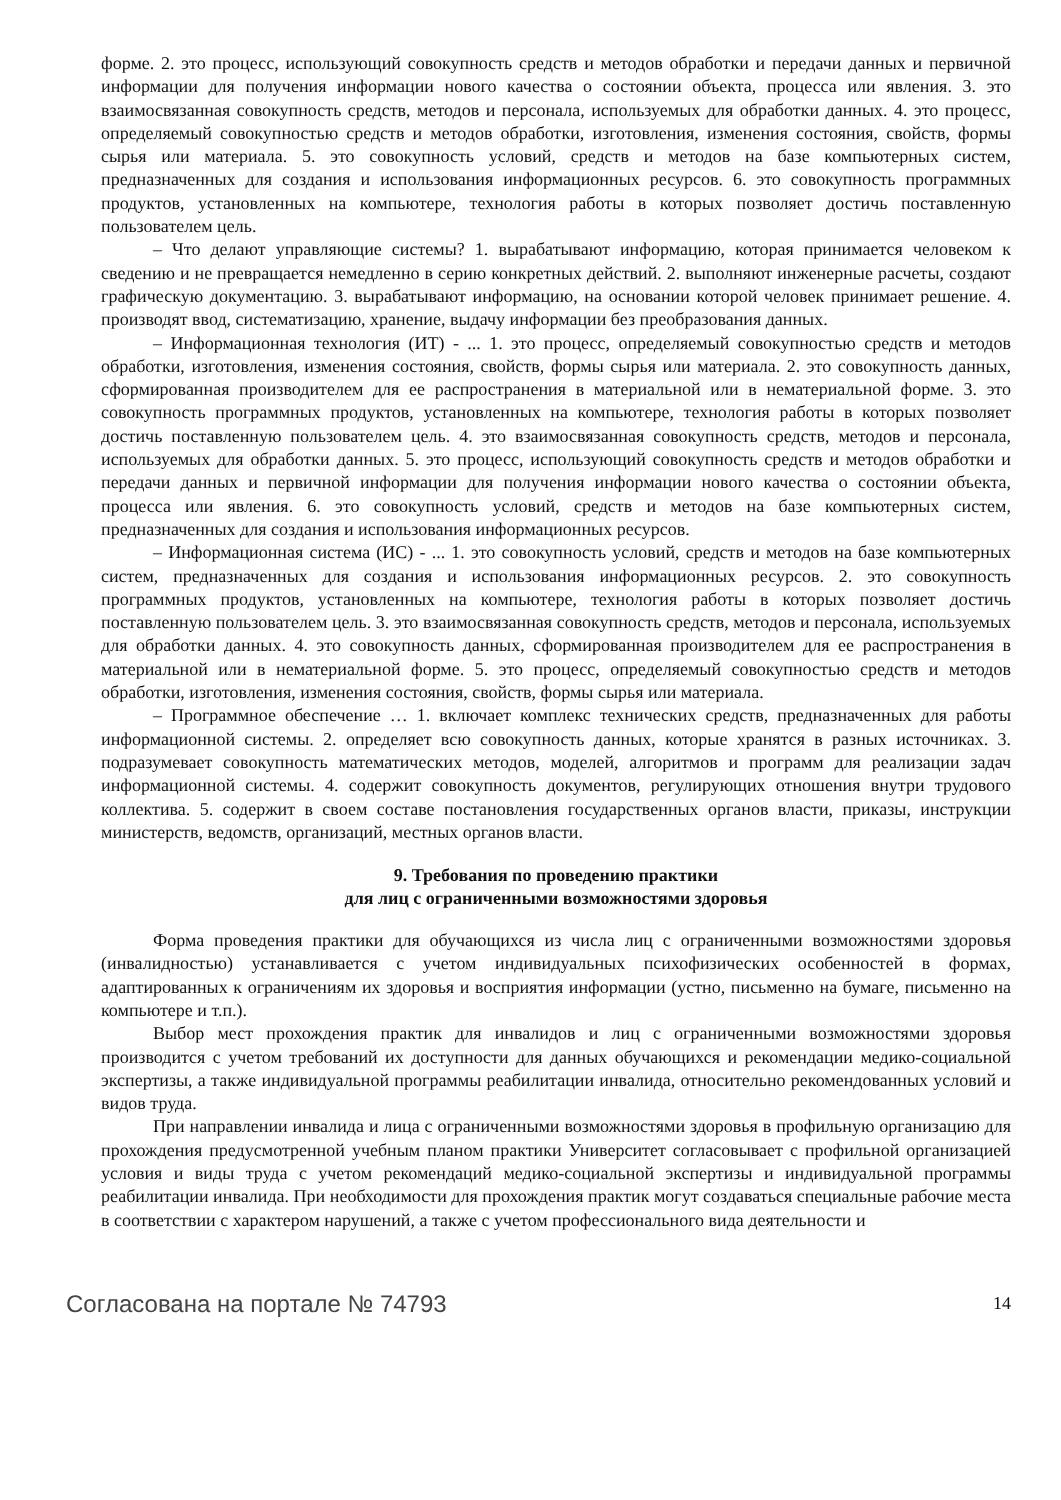форме. 2. это процесс, использующий совокупность средств и методов обработки и передачи данных и первичной информации для получения информации нового качества о состоянии объекта, процесса или явления. 3. это взаимосвязанная совокупность средств, методов и персонала, используемых для обработки данных. 4. это процесс, определяемый совокупностью средств и методов обработки, изготовления, изменения состояния, свойств, формы сырья или материала. 5. это совокупность условий, средств и методов на базе компьютерных систем, предназначенных для создания и использования информационных ресурсов. 6. это совокупность программных продуктов, установленных на компьютере, технология работы в которых позволяет достичь поставленную пользователем цель.
– Что делают управляющие системы? 1. вырабатывают информацию, которая принимается человеком к сведению и не превращается немедленно в серию конкретных действий. 2. выполняют инженерные расчеты, создают графическую документацию. 3. вырабатывают информацию, на основании которой человек принимает решение. 4. производят ввод, систематизацию, хранение, выдачу информации без преобразования данных.
– Информационная технология (ИТ) - ... 1. это процесс, определяемый совокупностью средств и методов обработки, изготовления, изменения состояния, свойств, формы сырья или материала. 2. это совокупность данных, сформированная производителем для ее распространения в материальной или в нематериальной форме. 3. это совокупность программных продуктов, установленных на компьютере, технология работы в которых позволяет достичь поставленную пользователем цель. 4. это взаимосвязанная совокупность средств, методов и персонала, используемых для обработки данных. 5. это процесс, использующий совокупность средств и методов обработки и передачи данных и первичной информации для получения информации нового качества о состоянии объекта, процесса или явления. 6. это совокупность условий, средств и методов на базе компьютерных систем, предназначенных для создания и использования информационных ресурсов.
– Информационная система (ИС) - ... 1. это совокупность условий, средств и методов на базе компьютерных систем, предназначенных для создания и использования информационных ресурсов. 2. это совокупность программных продуктов, установленных на компьютере, технология работы в которых позволяет достичь поставленную пользователем цель. 3. это взаимосвязанная совокупность средств, методов и персонала, используемых для обработки данных. 4. это совокупность данных, сформированная производителем для ее распространения в материальной или в нематериальной форме. 5. это процесс, определяемый совокупностью средств и методов обработки, изготовления, изменения состояния, свойств, формы сырья или материала.
– Программное обеспечение … 1. включает комплекс технических средств, предназначенных для работы информационной системы. 2. определяет всю совокупность данных, которые хранятся в разных источниках. 3. подразумевает совокупность математических методов, моделей, алгоритмов и программ для реализации задач информационной системы. 4. содержит совокупность документов, регулирующих отношения внутри трудового коллектива. 5. содержит в своем составе постановления государственных органов власти, приказы, инструкции министерств, ведомств, организаций, местных органов власти.
9. Требования по проведению практики
для лиц с ограниченными возможностями здоровья
Форма проведения практики для обучающихся из числа лиц с ограниченными возможностями здоровья (инвалидностью) устанавливается с учетом индивидуальных психофизических особенностей в формах, адаптированных к ограничениям их здоровья и восприятия информации (устно, письменно на бумаге, письменно на компьютере и т.п.).
Выбор мест прохождения практик для инвалидов и лиц с ограниченными возможностями здоровья производится с учетом требований их доступности для данных обучающихся и рекомендации медико-социальной экспертизы, а также индивидуальной программы реабилитации инвалида, относительно рекомендованных условий и видов труда.
При направлении инвалида и лица с ограниченными возможностями здоровья в профильную организацию для прохождения предусмотренной учебным планом практики Университет согласовывает с профильной организацией условия и виды труда с учетом рекомендаций медико-социальной экспертизы и индивидуальной программы реабилитации инвалида. При необходимости для прохождения практик могут создаваться специальные рабочие места в соответствии с характером нарушений, а также с учетом профессионального вида деятельности и
Согласована на портале № 74793 14